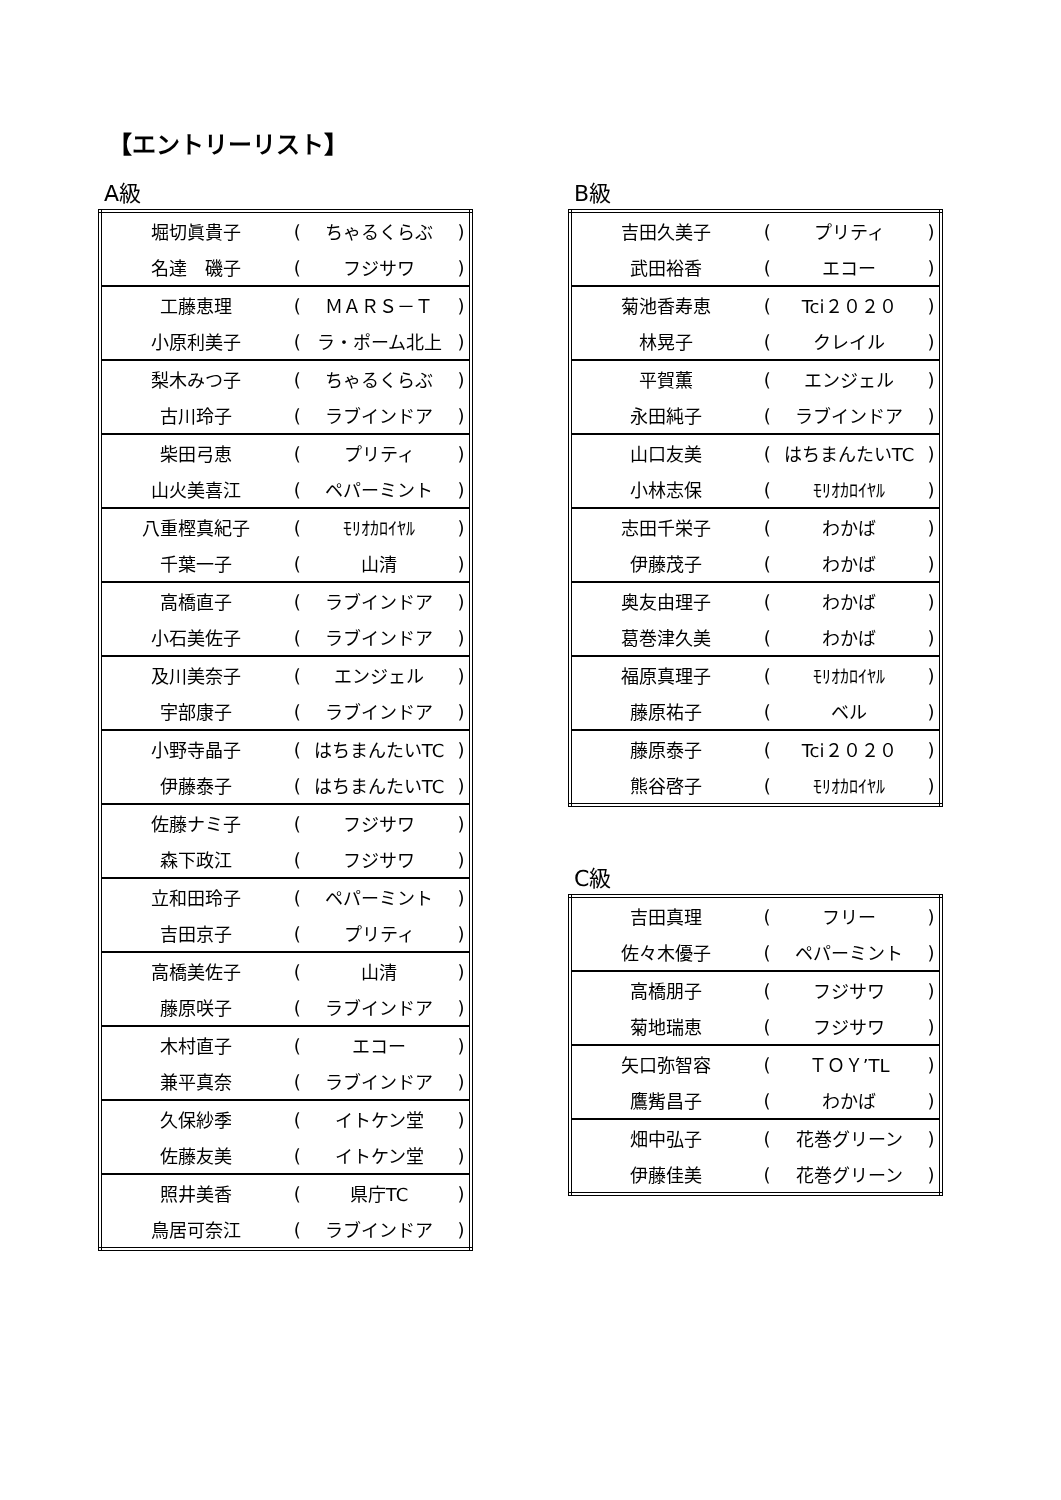【エントリーリスト】
A級
| 堀切眞貴子 | ( | ちゃるくらぶ | ) |
| 名達 磯子 | ( | フジサワ | ) |
| 工藤恵理 | ( | ＭＡＲＳ－Ｔ | ) |
| 小原利美子 | ( | ラ・ポーム北上 | ) |
| 梨木みつ子 | ( | ちゃるくらぶ | ) |
| 古川玲子 | ( | ラブインドア | ) |
| 柴田弓恵 | ( | プリティ | ) |
| 山火美喜江 | ( | ペパーミント | ) |
| 八重樫真紀子 | ( | ﾓﾘｵｶﾛｲﾔﾙ | ) |
| 千葉一子 | ( | 山清 | ) |
| 高橋直子 | ( | ラブインドア | ) |
| 小石美佐子 | ( | ラブインドア | ) |
| 及川美奈子 | ( | エンジェル | ) |
| 宇部康子 | ( | ラブインドア | ) |
| 小野寺晶子 | ( | はちまんたいTC | ) |
| 伊藤泰子 | ( | はちまんたいTC | ) |
| 佐藤ナミ子 | ( | フジサワ | ) |
| 森下政江 | ( | フジサワ | ) |
| 立和田玲子 | ( | ペパーミント | ) |
| 吉田京子 | ( | プリティ | ) |
| 高橋美佐子 | ( | 山清 | ) |
| 藤原咲子 | ( | ラブインドア | ) |
| 木村直子 | ( | エコー | ) |
| 兼平真奈 | ( | ラブインドア | ) |
| 久保紗季 | ( | イトケン堂 | ) |
| 佐藤友美 | ( | イトケン堂 | ) |
| 照井美香 | ( | 県庁TC | ) |
| 鳥居可奈江 | ( | ラブインドア | ) |
B級
| 吉田久美子 | ( | プリティ | ) |
| 武田裕香 | ( | エコー | ) |
| 菊池香寿恵 | ( | Tci２０２０ | ) |
| 林晃子 | ( | クレイル | ) |
| 平賀薫 | ( | エンジェル | ) |
| 永田純子 | ( | ラブインドア | ) |
| 山口友美 | ( | はちまんたいTC | ) |
| 小林志保 | ( | ﾓﾘｵｶﾛｲﾔﾙ | ) |
| 志田千栄子 | ( | わかば | ) |
| 伊藤茂子 | ( | わかば | ) |
| 奥友由理子 | ( | わかば | ) |
| 葛巻津久美 | ( | わかば | ) |
| 福原真理子 | ( | ﾓﾘｵｶﾛｲﾔﾙ | ) |
| 藤原祐子 | ( | ベル | ) |
| 藤原泰子 | ( | Tci２０２０ | ) |
| 熊谷啓子 | ( | ﾓﾘｵｶﾛｲﾔﾙ | ) |
C級
| 吉田真理 | ( | フリー | ) |
| 佐々木優子 | ( | ペパーミント | ) |
| 高橋朋子 | ( | フジサワ | ) |
| 菊地瑞恵 | ( | フジサワ | ) |
| 矢口弥智容 | ( | ＴＯＹ’TL | ) |
| 鷹觜昌子 | ( | わかば | ) |
| 畑中弘子 | ( | 花巻グリーン | ) |
| 伊藤佳美 | ( | 花巻グリーン | ) |